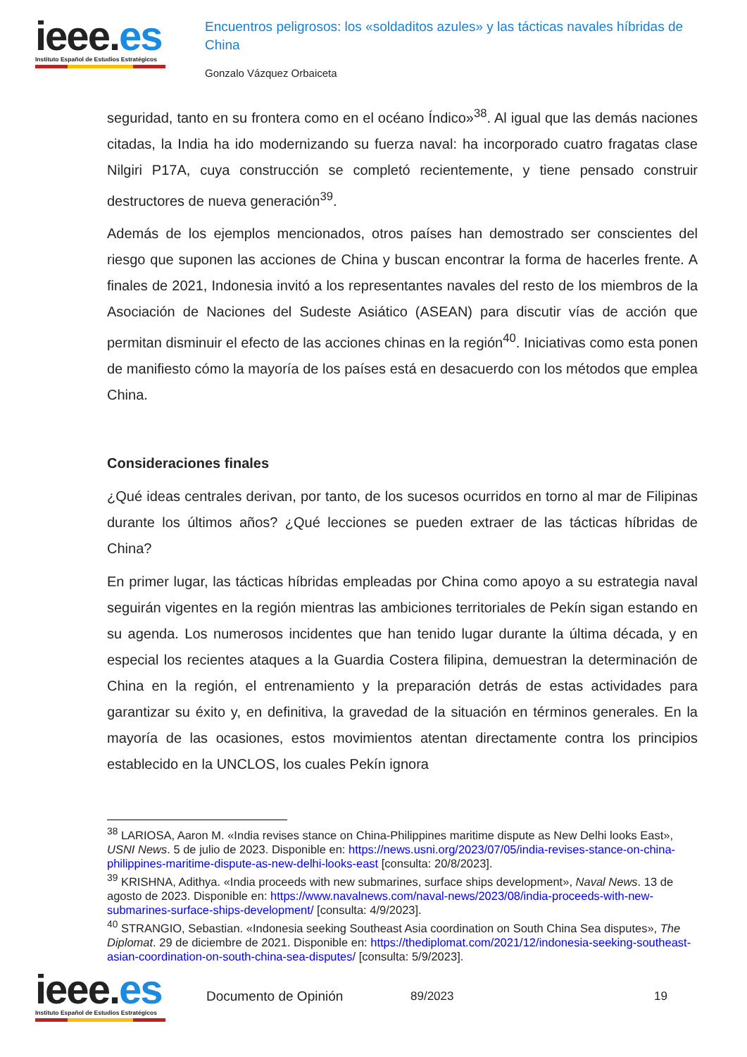ieee.es
Instituto Español de Estudios Estratégicos
Encuentros peligrosos: los «soldaditos azules» y las tácticas navales híbridas de China
Gonzalo Vázquez Orbaiceta
seguridad, tanto en su frontera como en el océano Índico»<sup>38</sup>. Al igual que las demás naciones citadas, la India ha ido modernizando su fuerza naval: ha incorporado cuatro fragatas clase Nilgiri P17A, cuya construcción se completó recientemente, y tiene pensado construir destructores de nueva generación<sup>39</sup>.
Además de los ejemplos mencionados, otros países han demostrado ser conscientes del riesgo que suponen las acciones de China y buscan encontrar la forma de hacerles frente. A finales de 2021, Indonesia invitó a los representantes navales del resto de los miembros de la Asociación de Naciones del Sudeste Asiático (ASEAN) para discutir vías de acción que permitan disminuir el efecto de las acciones chinas en la región<sup>40</sup>. Iniciativas como esta ponen de manifiesto cómo la mayoría de los países está en desacuerdo con los métodos que emplea China.
Consideraciones finales
¿Qué ideas centrales derivan, por tanto, de los sucesos ocurridos en torno al mar de Filipinas durante los últimos años? ¿Qué lecciones se pueden extraer de las tácticas híbridas de China?
En primer lugar, las tácticas híbridas empleadas por China como apoyo a su estrategia naval seguirán vigentes en la región mientras las ambiciones territoriales de Pekín sigan estando en su agenda. Los numerosos incidentes que han tenido lugar durante la última década, y en especial los recientes ataques a la Guardia Costera filipina, demuestran la determinación de China en la región, el entrenamiento y la preparación detrás de estas actividades para garantizar su éxito y, en definitiva, la gravedad de la situación en términos generales. En la mayoría de las ocasiones, estos movimientos atentan directamente contra los principios establecido en la UNCLOS, los cuales Pekín ignora
<sup>38</sup> LARIOSA, Aaron M. «India revises stance on China-Philippines maritime dispute as New Delhi looks East», USNI News. 5 de julio de 2023. Disponible en: https://news.usni.org/2023/07/05/india-revises-stance-on-china-philippines-maritime-dispute-as-new-delhi-looks-east [consulta: 20/8/2023].
<sup>39</sup> KRISHNA, Adithya. «India proceeds with new submarines, surface ships development», Naval News. 13 de agosto de 2023. Disponible en: https://www.navalnews.com/naval-news/2023/08/india-proceeds-with-new-submarines-surface-ships-development/ [consulta: 4/9/2023].
<sup>40</sup> STRANGIO, Sebastian. «Indonesia seeking Southeast Asia coordination on South China Sea disputes», The Diplomat. 29 de diciembre de 2021. Disponible en: https://thediplomat.com/2021/12/indonesia-seeking-southeast-asian-coordination-on-south-china-sea-disputes/ [consulta: 5/9/2023].
ieee.es
Instituto Español de Estudios Estratégicos
Documento de Opinión 89/2023 19